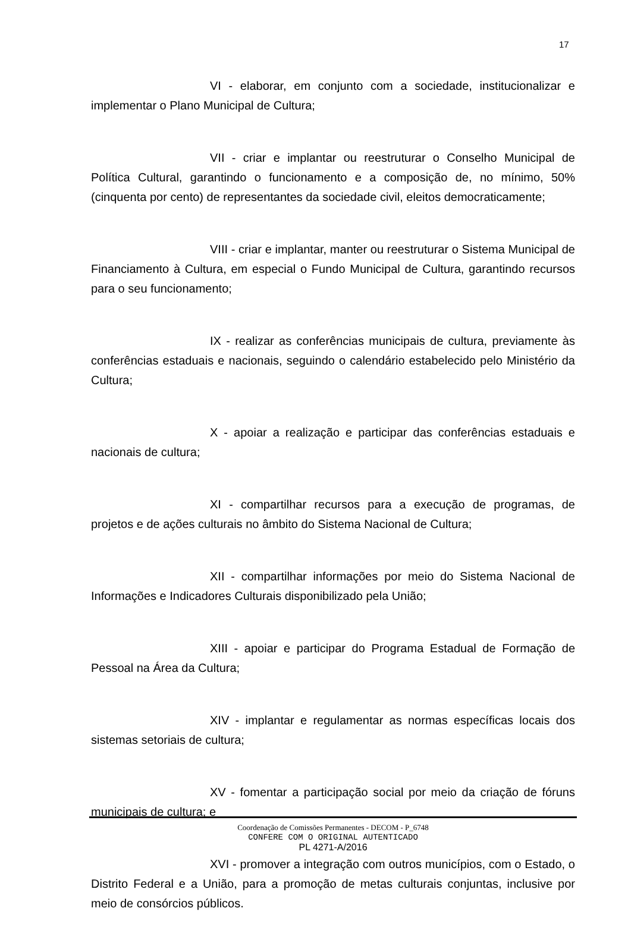17
VI - elaborar, em conjunto com a sociedade, institucionalizar e implementar o Plano Municipal de Cultura;
VII - criar e implantar ou reestruturar o Conselho Municipal de Política Cultural, garantindo o funcionamento e a composição de, no mínimo, 50% (cinquenta por cento) de representantes da sociedade civil, eleitos democraticamente;
VIII - criar e implantar, manter ou reestruturar o Sistema Municipal de Financiamento à Cultura, em especial o Fundo Municipal de Cultura, garantindo recursos para o seu funcionamento;
IX - realizar as conferências municipais de cultura, previamente às conferências estaduais e nacionais, seguindo o calendário estabelecido pelo Ministério da Cultura;
X - apoiar a realização e participar das conferências estaduais e nacionais de cultura;
XI - compartilhar recursos para a execução de programas, de projetos e de ações culturais no âmbito do Sistema Nacional de Cultura;
XII - compartilhar informações por meio do Sistema Nacional de Informações e Indicadores Culturais disponibilizado pela União;
XIII - apoiar e participar do Programa Estadual de Formação de Pessoal na Área da Cultura;
XIV - implantar e regulamentar as normas específicas locais dos sistemas setoriais de cultura;
XV - fomentar a participação social por meio da criação de fóruns municipais de cultura; e
XVI - promover a integração com outros municípios, com o Estado, o Distrito Federal e a União, para a promoção de metas culturais conjuntas, inclusive por meio de consórcios públicos.
Coordenação de Comissões Permanentes - DECOM - P_6748
CONFERE COM O ORIGINAL AUTENTICADO
PL 4271-A/2016